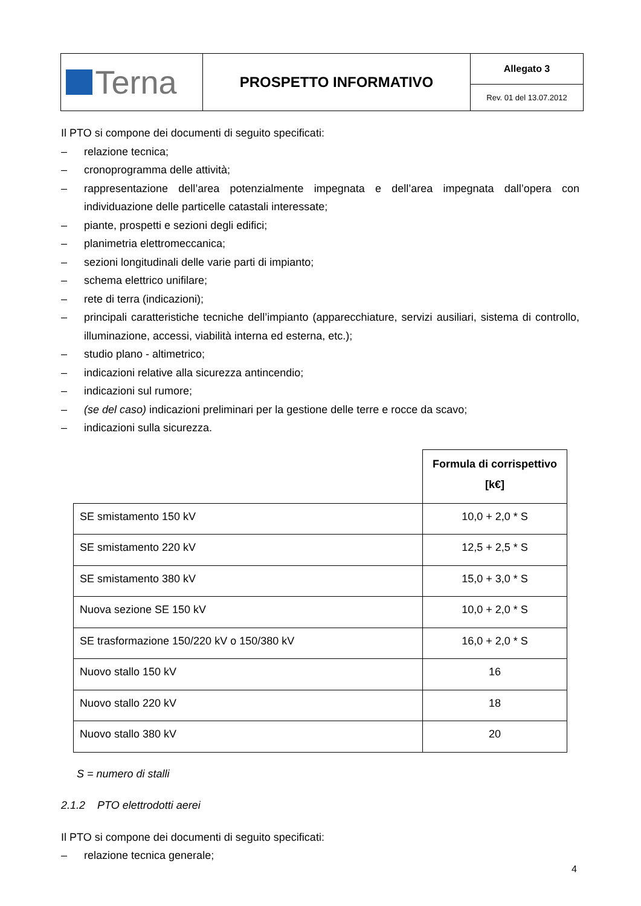| Terna | PROSPETTO INFORMATIVO | Allegato 3 |
| | | Rev. 01 del 13.07.2012 |
Il PTO si compone dei documenti di seguito specificati:
– relazione tecnica;
– cronoprogramma delle attività;
– rappresentazione dell’area potenzialmente impegnata e dell’area impegnata dall’opera con individuazione delle particelle catastali interessate;
– piante, prospetti e sezioni degli edifici;
– planimetria elettromeccanica;
– sezioni longitudinali delle varie parti di impianto;
– schema elettrico unifilare;
– rete di terra (indicazioni);
– principali caratteristiche tecniche dell’impianto (apparecchiature, servizi ausiliari, sistema di controllo, illuminazione, accessi, viabilità interna ed esterna, etc.);
– studio plano - altimetrico;
– indicazioni relative alla sicurezza antincendio;
– indicazioni sul rumore;
– (se del caso) indicazioni preliminari per la gestione delle terre e rocce da scavo;
– indicazioni sulla sicurezza.
| | Formula di corrispettivo [k€] |
| --- | --- |
| SE smistamento 150 kV | 10,0 + 2,0 * S |
| SE smistamento 220 kV | 12,5 + 2,5 * S |
| SE smistamento 380 kV | 15,0 + 3,0 * S |
| Nuova sezione SE 150 kV | 10,0 + 2,0 * S |
| SE trasformazione 150/220 kV o 150/380 kV | 16,0 + 2,0 * S |
| Nuovo stallo 150 kV | 16 |
| Nuovo stallo 220 kV | 18 |
| Nuovo stallo 380 kV | 20 |
S = numero di stalli
2.1.2 PTO elettrodotti aerei
Il PTO si compone dei documenti di seguito specificati:
– relazione tecnica generale;
4